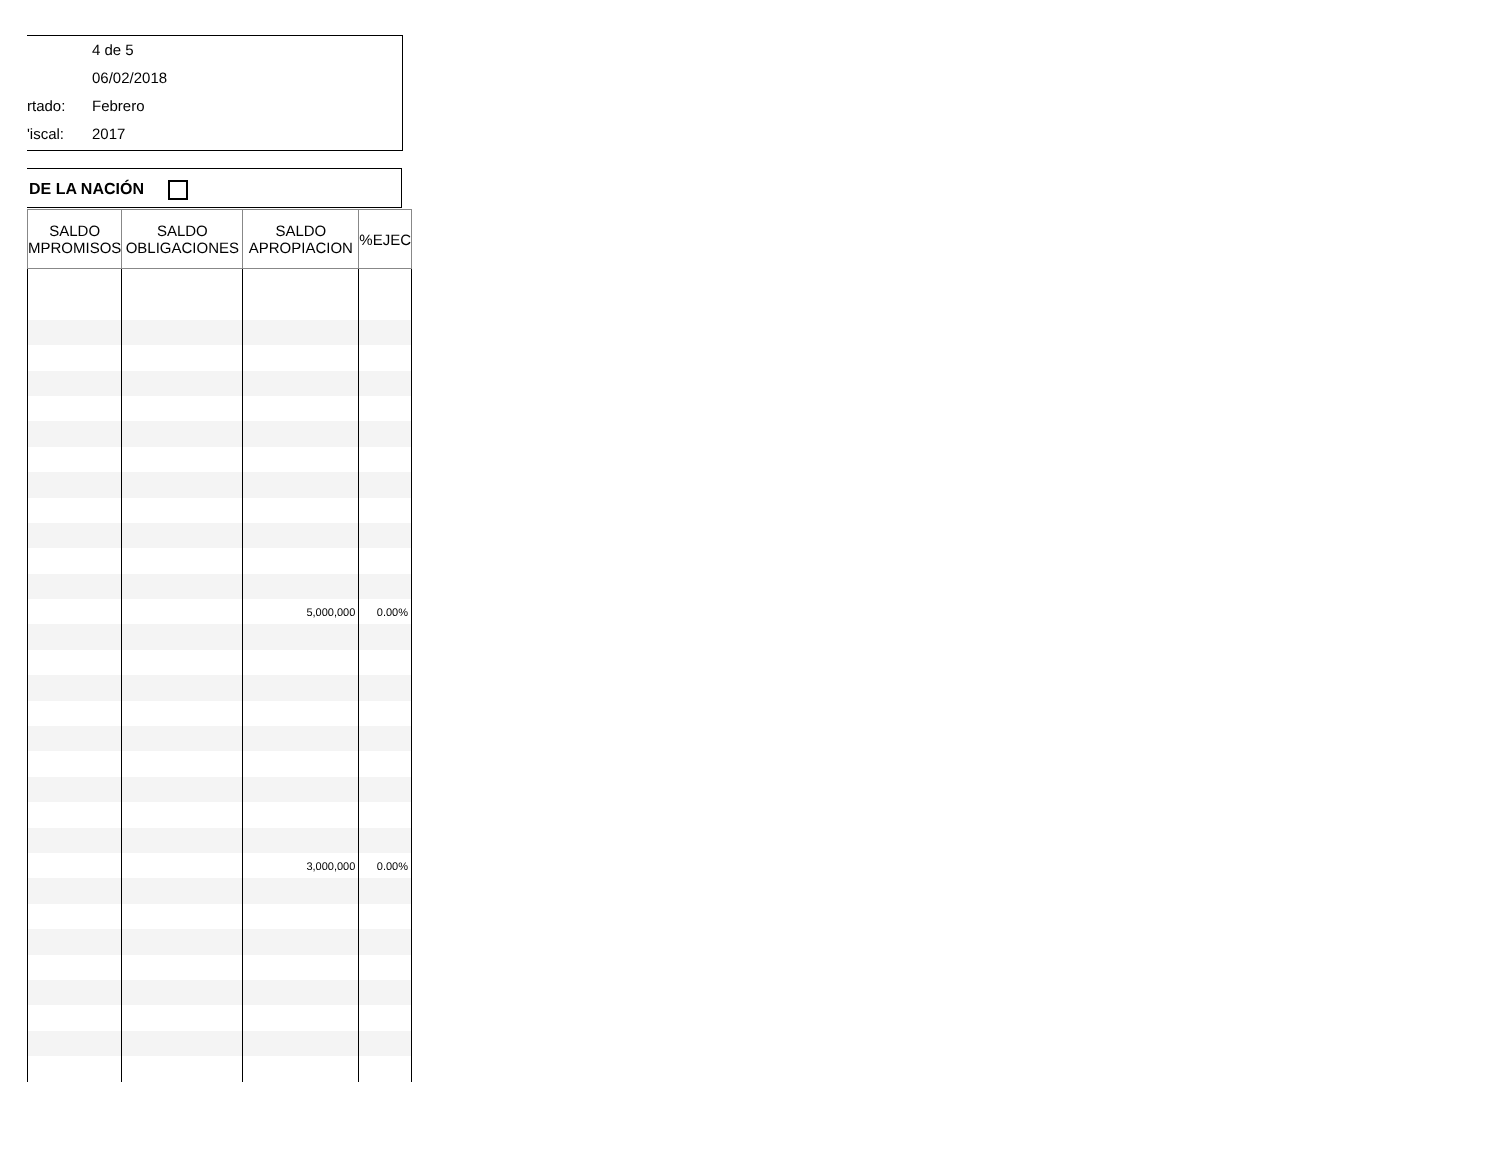4 de 5
06/02/2018
rtado: Febrero
'iscal: 2017
DE LA NACIÓN
| SALDO MPROMISOS | SALDO OBLIGACIONES | SALDO APROPIACION | %EJEC |
| --- | --- | --- | --- |
| | | 5,000,000 | 0.00% |
| | | 3,000,000 | 0.00% |